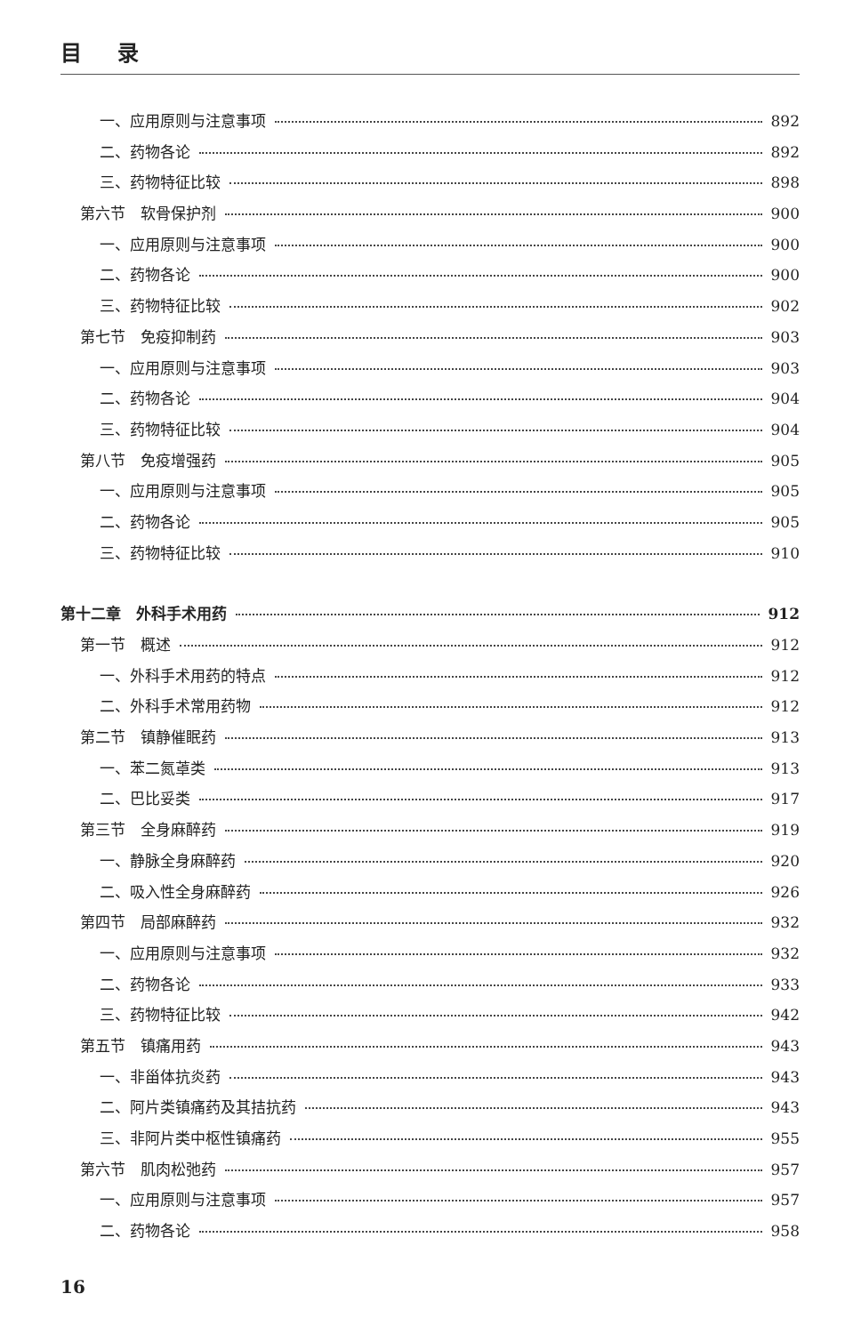目录
一、应用原则与注意事项 892
二、药物各论 892
三、药物特征比较 898
第六节　软骨保护剂 900
一、应用原则与注意事项 900
二、药物各论 900
三、药物特征比较 902
第七节　免疫抑制药 903
一、应用原则与注意事项 903
二、药物各论 904
三、药物特征比较 904
第八节　免疫增强药 905
一、应用原则与注意事项 905
二、药物各论 905
三、药物特征比较 910
第十二章　外科手术用药 912
第一节　概述 912
一、外科手术用药的特点 912
二、外科手术常用药物 912
第二节　镇静催眠药 913
一、苯二氮䓬类 913
二、巴比妥类 917
第三节　全身麻醉药 919
一、静脉全身麻醉药 920
二、吸入性全身麻醉药 926
第四节　局部麻醉药 932
一、应用原则与注意事项 932
二、药物各论 933
三、药物特征比较 942
第五节　镇痛用药 943
一、非甾体抗炎药 943
二、阿片类镇痛药及其拮抗药 943
三、非阿片类中枢性镇痛药 955
第六节　肌肉松弛药 957
一、应用原则与注意事项 957
二、药物各论 958
16